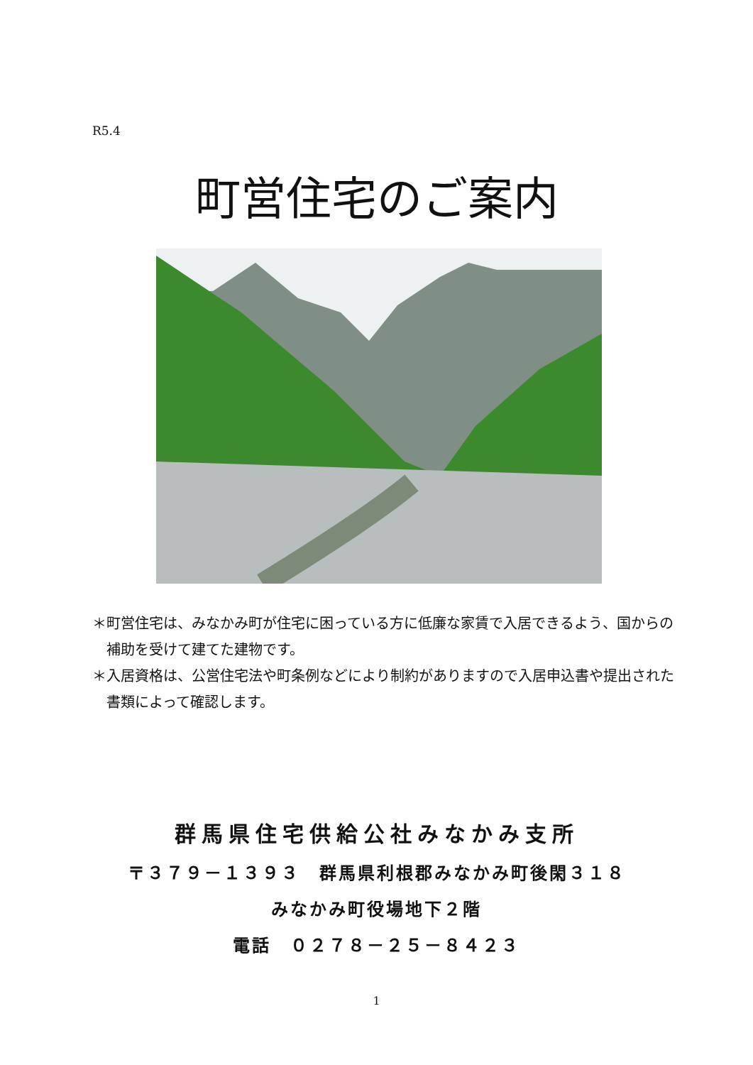R5.4
町営住宅のご案内
＊町営住宅は、みなかみ町が住宅に困っている方に低廉な家賃で入居できるよう、国からの補助を受けて建てた建物です。
＊入居資格は、公営住宅法や町条例などにより制約がありますので入居申込書や提出された書類によって確認します。
群馬県住宅供給公社みなかみ支所
〒３７９－１３９３　群馬県利根郡みなかみ町後閑３１８
みなかみ町役場地下２階
電話　０２７８－２５－８４２３
1